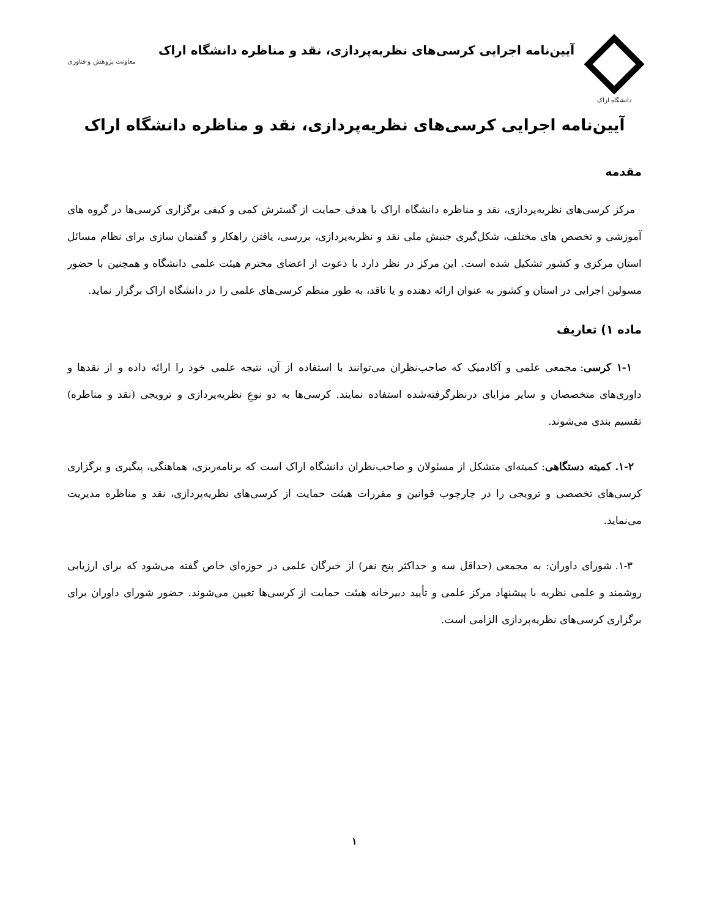دانشگاه اراک
آیین‌نامه اجرایی کرسی‌های نظریه‌پردازی، نقد و مناظره دانشگاه اراک
معاونت پژوهش و فناوری
آیین‌نامه اجرایی کرسی‌های نظریه‌پردازی، نقد و مناظره دانشگاه اراک
مقدمه
مرکز کرسی‌های نظریه‌پردازی، نقد و مناظره دانشگاه اراک با هدف حمایت از گسترش کمی و کیفی برگزاری کرسی‌ها در گروه های آموزشی و تخصص های مختلف، شکل‌گیری جنبش ملی نقد و نظریه‌پردازی، بررسی، یافتن راهکار و گفتمان سازی برای نظام مسائل استان مرکزی و کشور تشکیل شده است. این مرکز در نظر دارد با دعوت از اعضای محترم هیئت علمی دانشگاه و همچنین با حضور مسولین اجرایی در استان و کشور به عنوان ارائه دهنده و یا ناقد، به طور منظم کرسی‌های علمی را در دانشگاه اراک برگزار نماید.
ماده ۱) تعاریف
۱-۱ کرسی: مجمعی علمی و آکادمیک که صاحب‌نظران می‌توانند با استفاده از آن، نتیجه علمی خود را ارائه داده و از نقدها و داوری‌های متخصصان و سایر مزایای درنظرگرفته‌شده استفاده نمایند. کرسی‌ها به دو نوعِ نظریه‌پردازی و ترویجی (نقد و مناظره) تقسیم بندی می‌شوند.
۱-۲. کمیته دستگاهی: کمیته‌ای متشکل از مسئولان و صاحب‌نظران دانشگاه اراک است که برنامه‌ریزی، هماهنگی، پیگیری و برگزاری کرسی‌های تخصصی و ترویجی را در چارچوب قوانین و مقررات هیئت حمایت از کرسی‌های نظریه‌پردازی، نقد و مناظره مدیریت می‌نماید.
۱-۳. شورای داوران: به مجمعی (حداقل سه و حداکثر پنج نفر) از خبرگان علمی در حوزه‌ای خاص گفته می‌شود که برای ارزیابی روشمند و علمی نظریه با پیشنهاد مرکز علمی و تأیید دبیرخانه هیئت حمایت از کرسی‌ها تعیین می‌شوند. حضور شورای داوران برای برگزاری کرسی‌های نظریه‌پردازی الزامی است.
۱